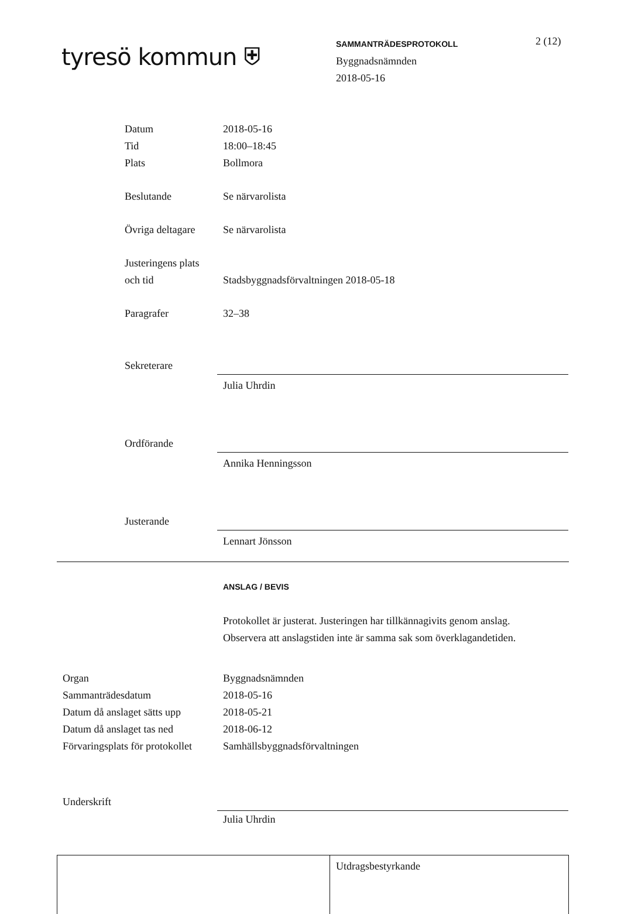tyresö kommun ⛨
SAMMANTRÄDESPROTOKOLL
Byggnadsnämnden
2018-05-16
2 (12)
Datum 2018-05-16
Tid 18:00–18:45
Plats Bollmora
Beslutande Se närvarolista
Övriga deltagare
Se närvarolista
Justeringens plats
och tid
Stadsbyggnadsförvaltningen 2018-05-18
Paragrafer 32–38
Sekreterare
Julia Uhrdin
Ordförande
Annika Henningsson
Justerande
Lennart Jönsson
ANSLAG / BEVIS
Protokollet är justerat. Justeringen har tillkännagivits genom anslag.
Observera att anslagstiden inte är samma sak som överklagandetiden.
Organ Byggnadsnämnden
Sammanträdesdatum 2018-05-16
Datum då anslaget sätts upp
2018-05-21
Datum då anslaget tas ned 2018-06-12
Förvaringsplats för protokollet
Samhällsbyggnadsförvaltningen
Underskrift
Julia Uhrdin
Utdragsbestyrkande